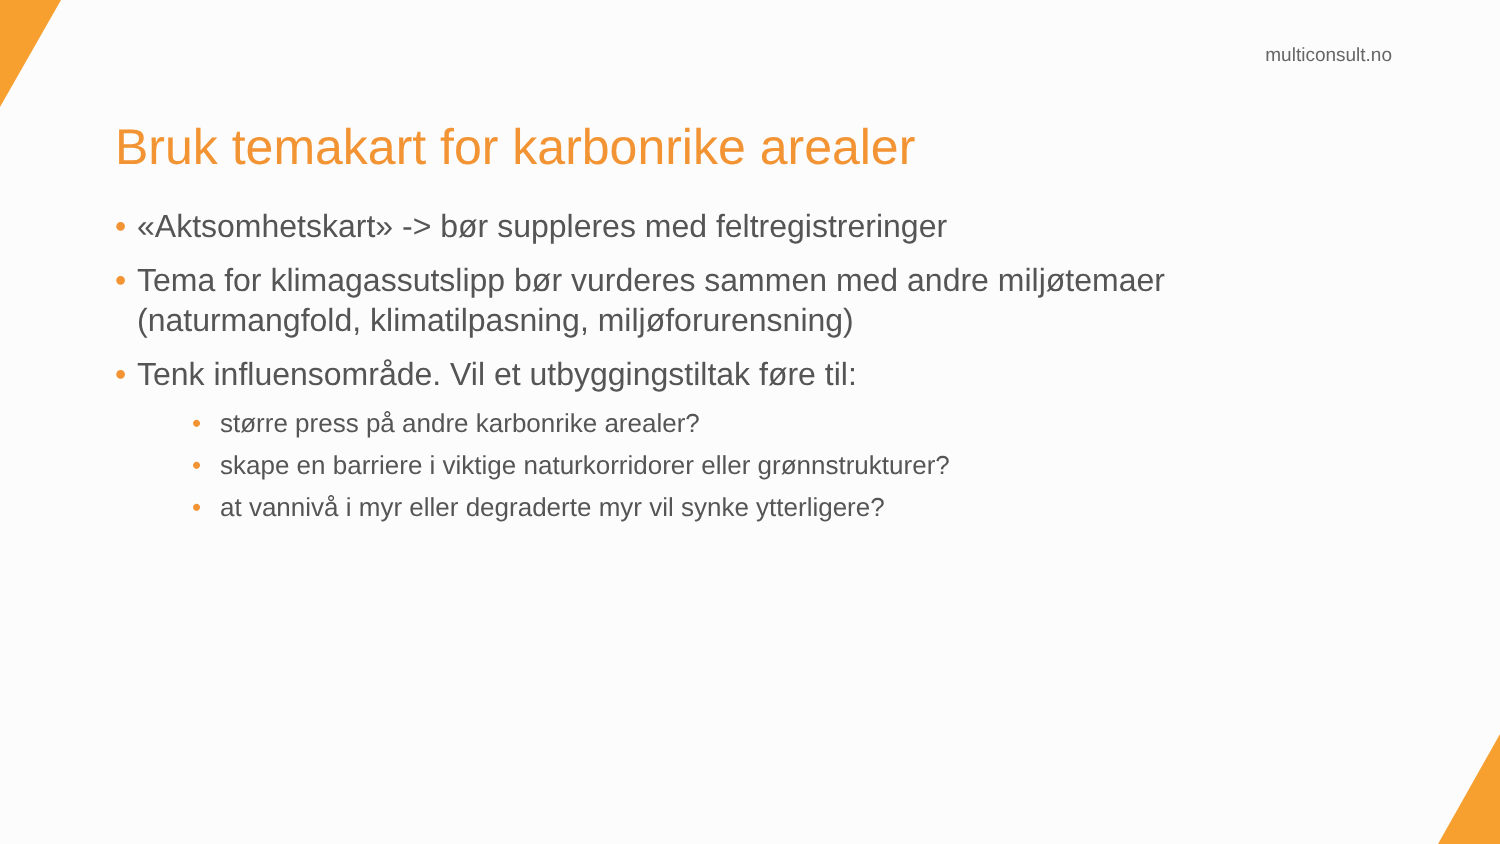multiconsult.no
Bruk temakart for karbonrike arealer
• «Aktsomhetskart» -> bør suppleres med feltregistreringer
• Tema for klimagassutslipp bør vurderes sammen med andre miljøtemaer (naturmangfold, klimatilpasning, miljøforurensning)
• Tenk influensområde. Vil et utbyggingstiltak føre til:
• større press på andre karbonrike arealer?
• skape en barriere i viktige naturkorridorer eller grønnstrukturer?
• at vannivå i myr eller degraderte myr vil synke ytterligere?